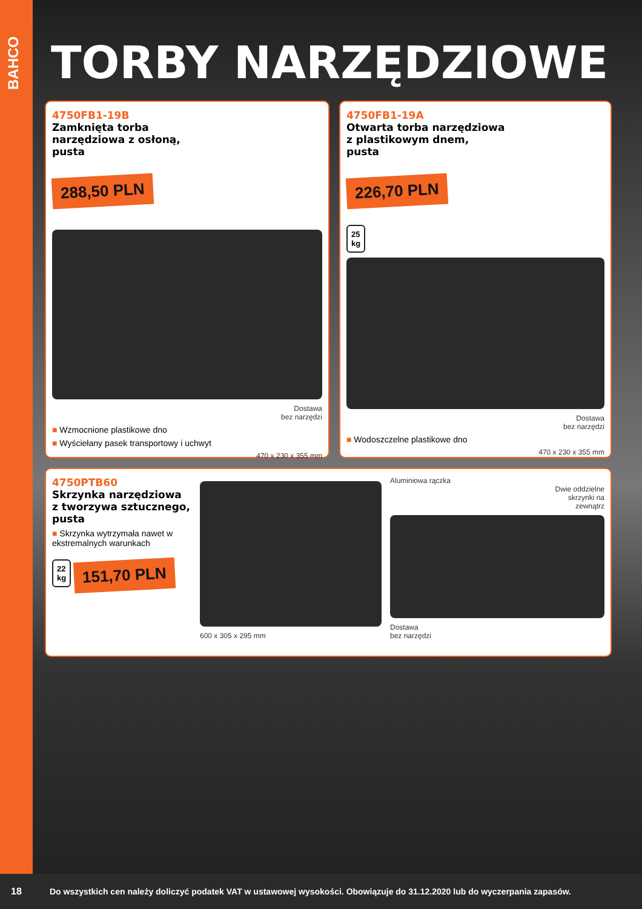BAHCO
TORBY NARZĘDZIOWE
4750FB1-19B
Zamknięta torba
narzędziowa z osłoną,
pusta
288,50 PLN
Dostawa
bez narzędzi
■ Wzmocnione plastikowe dno
■ Wyściełany pasek transportowy i uchwyt
470 x 230 x 355 mm
4750FB1-19A
Otwarta torba narzędziowa
z plastikowym dnem,
pusta
226,70 PLN
25
kg
Dostawa
bez narzędzi
■ Wodoszczelne plastikowe dno
470 x 230 x 355 mm
4750PTB60
Skrzynka narzędziowa
z tworzywa sztucznego,
pusta
■ Skrzynka wytrzymała nawet w ekstremalnych warunkach
22
kg
151,70 PLN
600 x 305 x 295 mm Aluminiowa rączka
Dwie oddzielne
skrzynki na
zewnątrz
Dostawa
bez narzędzi
18
Do wszystkich cen należy doliczyć podatek VAT w ustawowej wysokości. Obowiązuje do 31.12.2020 lub do wyczerpania zapasów.